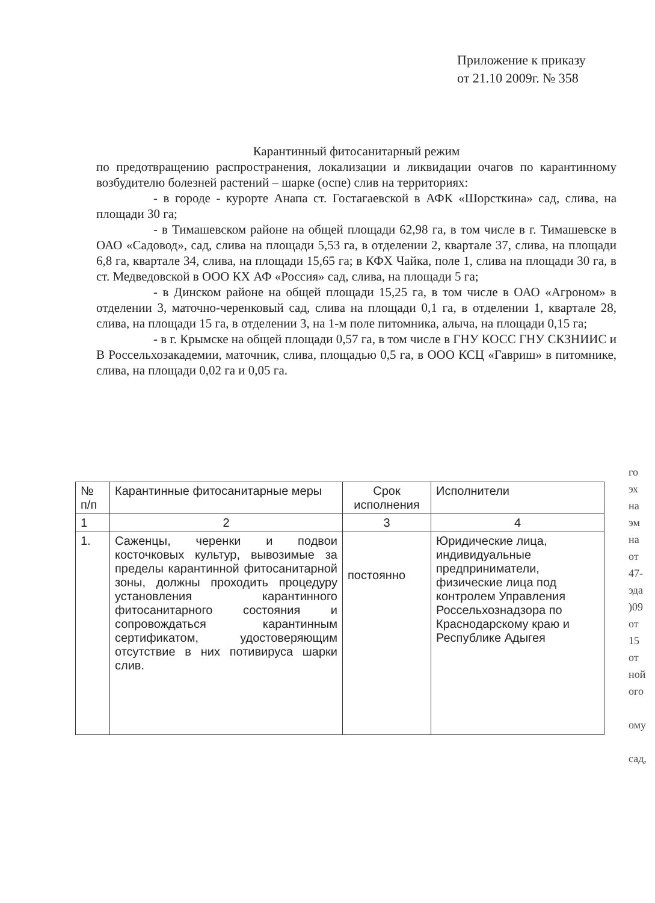Приложение к приказу
от 21.10 2009г. № 358
Карантинный фитосанитарный режим
по предотвращению распространения, локализации и ликвидации очагов по карантинному возбудителю болезней растений – шарке (оспе) слив на территориях:
- в городе - курорте Анапа ст. Гостагаевской в АФК «Шорсткина» сад, слива, на площади 30 га;
- в Тимашевском районе на общей площади 62,98 га, в том числе в г. Тимашевске в ОАО «Садовод», сад, слива на площади 5,53 га, в отделении 2, квартале 37, слива, на площади 6,8 га, квартале 34, слива, на площади 15,65 га; в КФХ Чайка, поле 1, слива на площади 30 га, в ст. Медведовской в ООО КХ АФ «Россия» сад, слива, на площади 5 га;
- в Динском районе на общей площади 15,25 га, в том числе в ОАО «Агроном» в отделении 3, маточно-черенковый сад, слива на площади 0,1 га, в отделении 1, квартале 28, слива, на площади 15 га, в отделении 3, на 1-м поле питомника, алыча, на площади 0,15 га;
- в г. Крымске на общей площади 0,57 га, в том числе в ГНУ КОСС ГНУ СКЗНИИС и В Россельхозакадемии, маточник, слива, площадью 0,5 га, в ООО КСЦ «Гавриш» в питомнике, слива, на площади 0,02 га и 0,05 га.
| № п/п | Карантинные фитосанитарные меры | Срок исполнения | Исполнители |
| --- | --- | --- | --- |
| 1 | 2 | 3 | 4 |
| 1. | Саженцы, черенки и подвои косточковых культур, вывозимые за пределы карантинной фитосанитарной зоны, должны проходить процедуру установления карантинного фитосанитарного состояния и сопровождаться карантинным сертификатом, удостоверяющим отсутствие в них потивируса шарки слив. | постоянно | Юридические лица, индивидуальные предприниматели, физические лица под контролем Управления Россельхознадзора по Краснодарскому краю и Республике Адыгея |
го
эх
на
эм
на
от
47-
эда
)09
от
15
от
ной
ого
ому
сад,